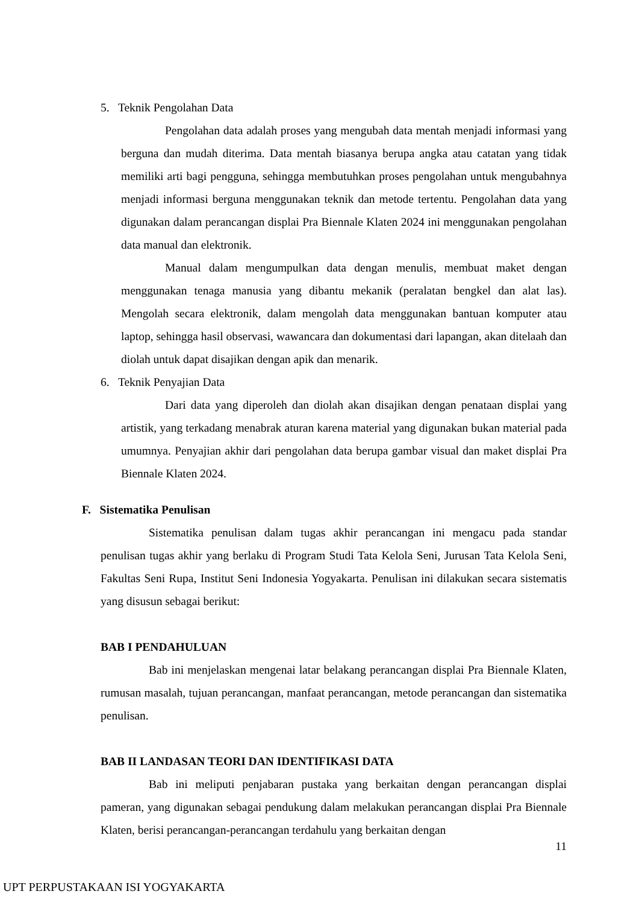5. Teknik Pengolahan Data
Pengolahan data adalah proses yang mengubah data mentah menjadi informasi yang berguna dan mudah diterima. Data mentah biasanya berupa angka atau catatan yang tidak memiliki arti bagi pengguna, sehingga membutuhkan proses pengolahan untuk mengubahnya menjadi informasi berguna menggunakan teknik dan metode tertentu. Pengolahan data yang digunakan dalam perancangan displai Pra Biennale Klaten 2024 ini menggunakan pengolahan data manual dan elektronik.
Manual dalam mengumpulkan data dengan menulis, membuat maket dengan menggunakan tenaga manusia yang dibantu mekanik (peralatan bengkel dan alat las). Mengolah secara elektronik, dalam mengolah data menggunakan bantuan komputer atau laptop, sehingga hasil observasi, wawancara dan dokumentasi dari lapangan, akan ditelaah dan diolah untuk dapat disajikan dengan apik dan menarik.
6. Teknik Penyajian Data
Dari data yang diperoleh dan diolah akan disajikan dengan penataan displai yang artistik, yang terkadang menabrak aturan karena material yang digunakan bukan material pada umumnya. Penyajian akhir dari pengolahan data berupa gambar visual dan maket displai Pra Biennale Klaten 2024.
F. Sistematika Penulisan
Sistematika penulisan dalam tugas akhir perancangan ini mengacu pada standar penulisan tugas akhir yang berlaku di Program Studi Tata Kelola Seni, Jurusan Tata Kelola Seni, Fakultas Seni Rupa, Institut Seni Indonesia Yogyakarta. Penulisan ini dilakukan secara sistematis yang disusun sebagai berikut:
BAB I PENDAHULUAN
Bab ini menjelaskan mengenai latar belakang perancangan displai Pra Biennale Klaten, rumusan masalah, tujuan perancangan, manfaat perancangan, metode perancangan dan sistematika penulisan.
BAB II LANDASAN TEORI DAN IDENTIFIKASI DATA
Bab ini meliputi penjabaran pustaka yang berkaitan dengan perancangan displai pameran, yang digunakan sebagai pendukung dalam melakukan perancangan displai Pra Biennale Klaten, berisi perancangan-perancangan terdahulu yang berkaitan dengan
11
UPT PERPUSTAKAAN ISI YOGYAKARTA